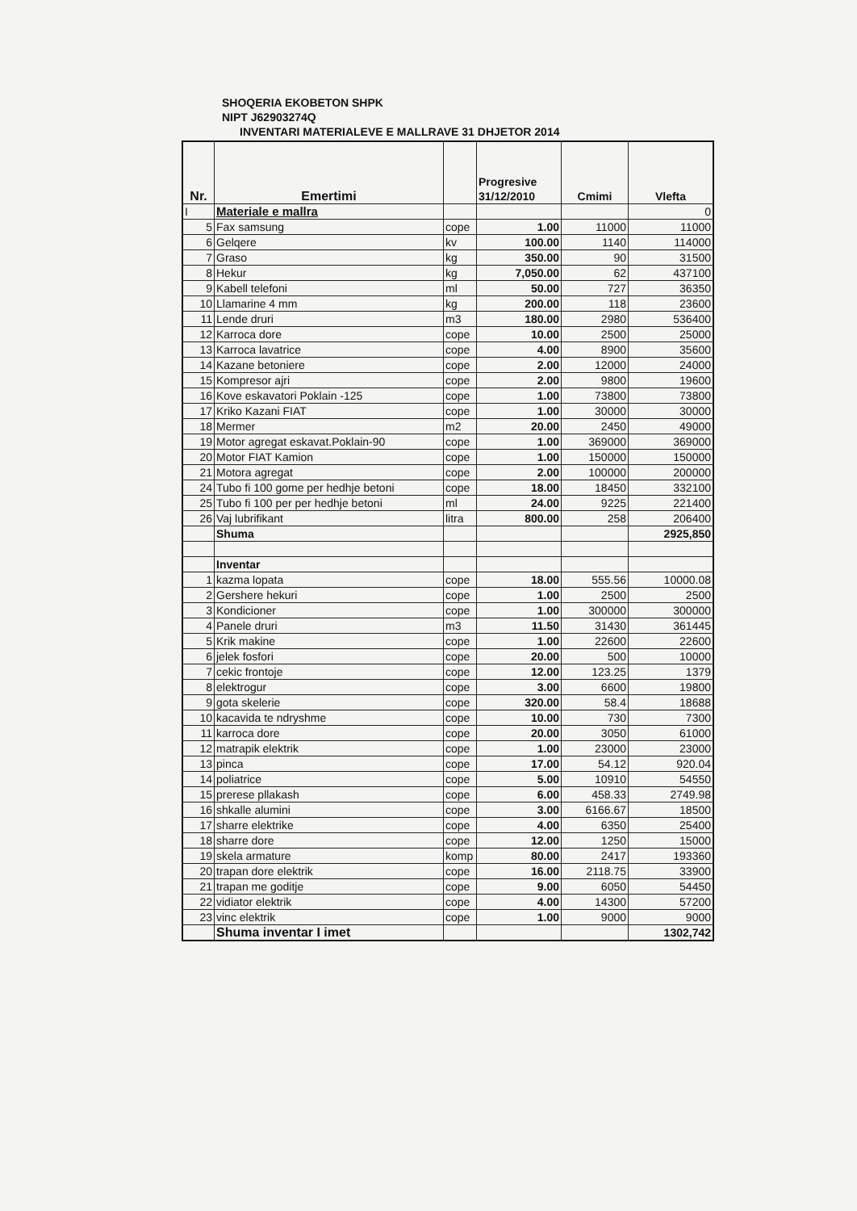SHOQERIA EKOBETON SHPK
NIPT J62903274Q
INVENTARI MATERIALEVE E MALLRAVE 31 DHJETOR 2014
| Nr. | Emertimi | | Progresive 31/12/2010 | Cmimi | Vlefta |
| --- | --- | --- | --- | --- | --- |
| I | Materiale e mallra | | | | 0 |
| 5 | Fax samsung | cope | 1.00 | 11000 | 11000 |
| 6 | Gelqere | kv | 100.00 | 1140 | 114000 |
| 7 | Graso | kg | 350.00 | 90 | 31500 |
| 8 | Hekur | kg | 7,050.00 | 62 | 437100 |
| 9 | Kabell telefoni | ml | 50.00 | 727 | 36350 |
| 10 | Llamarine 4 mm | kg | 200.00 | 118 | 23600 |
| 11 | Lende druri | m3 | 180.00 | 2980 | 536400 |
| 12 | Karroca dore | cope | 10.00 | 2500 | 25000 |
| 13 | Karroca lavatrice | cope | 4.00 | 8900 | 35600 |
| 14 | Kazane betoniere | cope | 2.00 | 12000 | 24000 |
| 15 | Kompresor ajri | cope | 2.00 | 9800 | 19600 |
| 16 | Kove eskavatori Poklain -125 | cope | 1.00 | 73800 | 73800 |
| 17 | Kriko Kazani FIAT | cope | 1.00 | 30000 | 30000 |
| 18 | Mermer | m2 | 20.00 | 2450 | 49000 |
| 19 | Motor agregat eskavat.Poklain-90 | cope | 1.00 | 369000 | 369000 |
| 20 | Motor FIAT Kamion | cope | 1.00 | 150000 | 150000 |
| 21 | Motora agregat | cope | 2.00 | 100000 | 200000 |
| 24 | Tubo fi 100 gome per hedhje betoni | cope | 18.00 | 18450 | 332100 |
| 25 | Tubo fi 100 per per hedhje betoni | ml | 24.00 | 9225 | 221400 |
| 26 | Vaj lubrifikant | litra | 800.00 | 258 | 206400 |
| | Shuma | | | | 2925,850 |
| | Inventar | | | | |
| 1 | kazma lopata | cope | 18.00 | 555.56 | 10000.08 |
| 2 | Gershere hekuri | cope | 1.00 | 2500 | 2500 |
| 3 | Kondicioner | cope | 1.00 | 300000 | 300000 |
| 4 | Panele druri | m3 | 11.50 | 31430 | 361445 |
| 5 | Krik makine | cope | 1.00 | 22600 | 22600 |
| 6 | jelek fosfori | cope | 20.00 | 500 | 10000 |
| 7 | cekic frontoje | cope | 12.00 | 123.25 | 1379 |
| 8 | elektrogur | cope | 3.00 | 6600 | 19800 |
| 9 | gota skelerie | cope | 320.00 | 58.4 | 18688 |
| 10 | kacavida te ndryshme | cope | 10.00 | 730 | 7300 |
| 11 | karroca dore | cope | 20.00 | 3050 | 61000 |
| 12 | matrapik elektrik | cope | 1.00 | 23000 | 23000 |
| 13 | pinca | cope | 17.00 | 54.12 | 920.04 |
| 14 | poliatrice | cope | 5.00 | 10910 | 54550 |
| 15 | prerese pllakash | cope | 6.00 | 458.33 | 2749.98 |
| 16 | shkalle alumini | cope | 3.00 | 6166.67 | 18500 |
| 17 | sharre elektrike | cope | 4.00 | 6350 | 25400 |
| 18 | sharre dore | cope | 12.00 | 1250 | 15000 |
| 19 | skela armature | komp | 80.00 | 2417 | 193360 |
| 20 | trapan dore elektrik | cope | 16.00 | 2118.75 | 33900 |
| 21 | trapan me goditje | cope | 9.00 | 6050 | 54450 |
| 22 | vidiator elektrik | cope | 4.00 | 14300 | 57200 |
| 23 | vinc elektrik | cope | 1.00 | 9000 | 9000 |
| | Shuma inventar I imet | | | | 1302,742 |